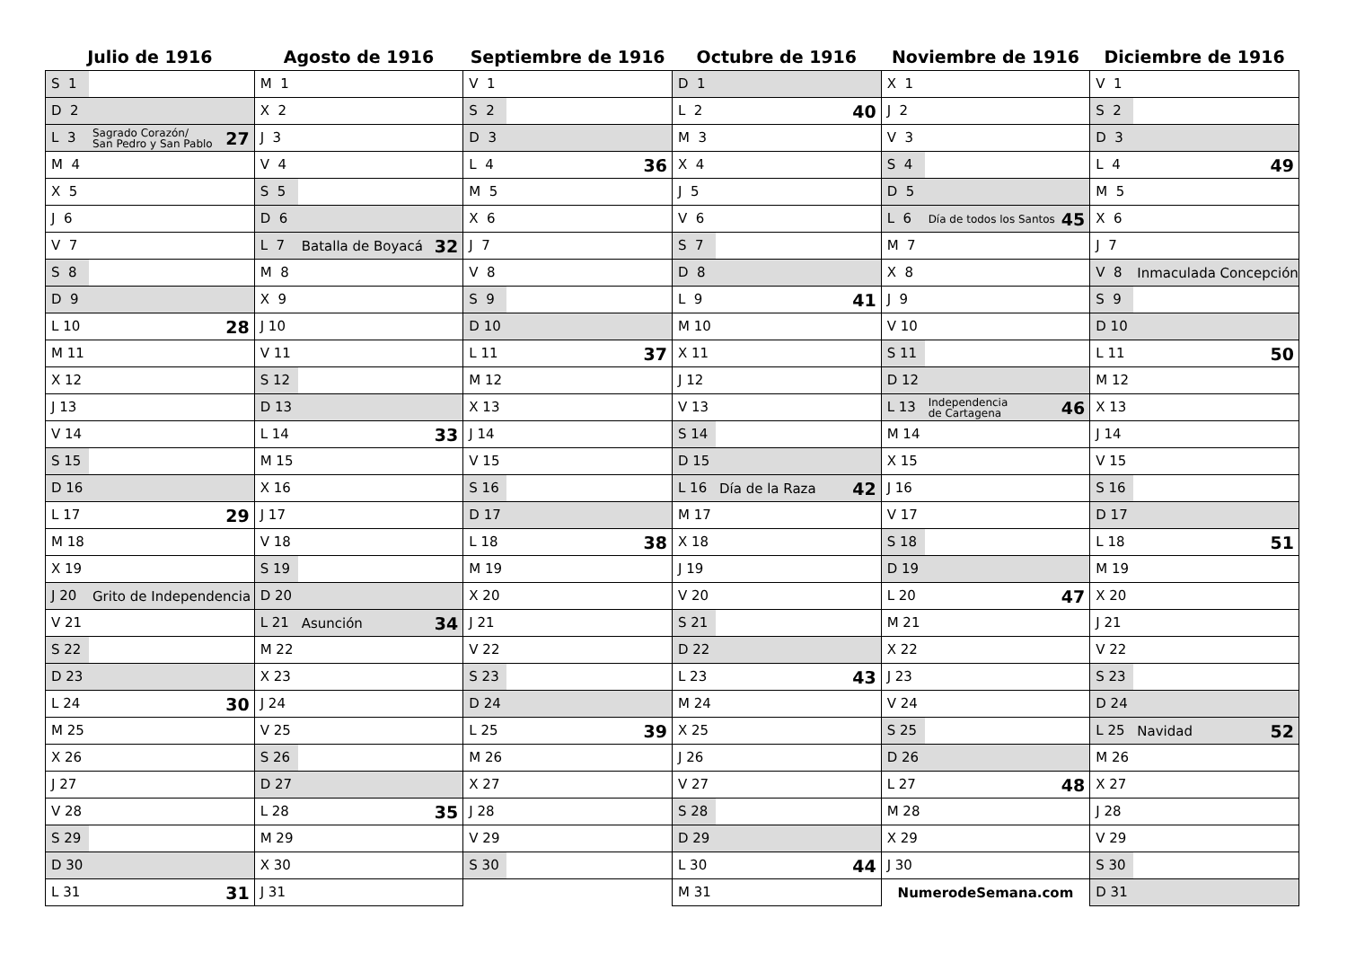| Julio de 1916 | Agosto de 1916 | Septiembre de 1916 | Octubre de 1916 | Noviembre de 1916 | Diciembre de 1916 |
| --- | --- | --- | --- | --- | --- |
| S 1 | M 1 | V 1 | D 1 | X 1 | V 1 |
| D 2 | X 2 | S 2 | L 2 40 | J 2 | S 2 |
| L 3 Sagrado Corazón/ San Pedro y San Pablo 27 | J 3 | D 3 | M 3 | V 3 | D 3 |
| M 4 | V 4 | L 4 36 | X 4 | S 4 | L 4 49 |
| X 5 | S 5 | M 5 | J 5 | D 5 | M 5 |
| J 6 | D 6 | X 6 | V 6 | L 6 Día de todos los Santos 45 | X 6 |
| V 7 | L 7 Batalla de Boyacá 32 | J 7 | S 7 | M 7 | J 7 |
| S 8 | M 8 | V 8 | D 8 | X 8 | V 8 Inmaculada Concepción |
| D 9 | X 9 | S 9 | L 9 41 | J 9 | S 9 |
| L 10 28 | J 10 | D 10 | M 10 | V 10 | D 10 |
| M 11 | V 11 | L 11 37 | X 11 | S 11 | L 11 50 |
| X 12 | S 12 | M 12 | J 12 | D 12 | M 12 |
| J 13 | D 13 | X 13 | V 13 | L 13 Independencia de Cartagena 46 | X 13 |
| V 14 | L 14 33 | J 14 | S 14 | M 14 | J 14 |
| S 15 | M 15 | V 15 | D 15 | X 15 | V 15 |
| D 16 | X 16 | S 16 | L 16 Día de la Raza 42 | J 16 | S 16 |
| L 17 29 | J 17 | D 17 | M 17 | V 17 | D 17 |
| M 18 | V 18 | L 18 38 | X 18 | S 18 | L 18 51 |
| X 19 | S 19 | M 19 | J 19 | D 19 | M 19 |
| J 20 Grito de Independencia | D 20 | X 20 | V 20 | L 20 47 | X 20 |
| V 21 | L 21 Asunción 34 | J 21 | S 21 | M 21 | J 21 |
| S 22 | M 22 | V 22 | D 22 | X 22 | V 22 |
| D 23 | X 23 | S 23 | L 23 43 | J 23 | S 23 |
| L 24 30 | J 24 | D 24 | M 24 | V 24 | D 24 |
| M 25 | V 25 | L 25 39 | X 25 | S 25 | L 25 Navidad 52 |
| X 26 | S 26 | M 26 | J 26 | D 26 | M 26 |
| J 27 | D 27 | X 27 | V 27 | L 27 48 | X 27 |
| V 28 | L 28 35 | J 28 | S 28 | M 28 | J 28 |
| S 29 | M 29 | V 29 | D 29 | X 29 | V 29 |
| D 30 | X 30 | S 30 | L 30 44 | J 30 | S 30 |
| L 31 31 | J 31 | | M 31 | NumerodeSemana.com | D 31 |